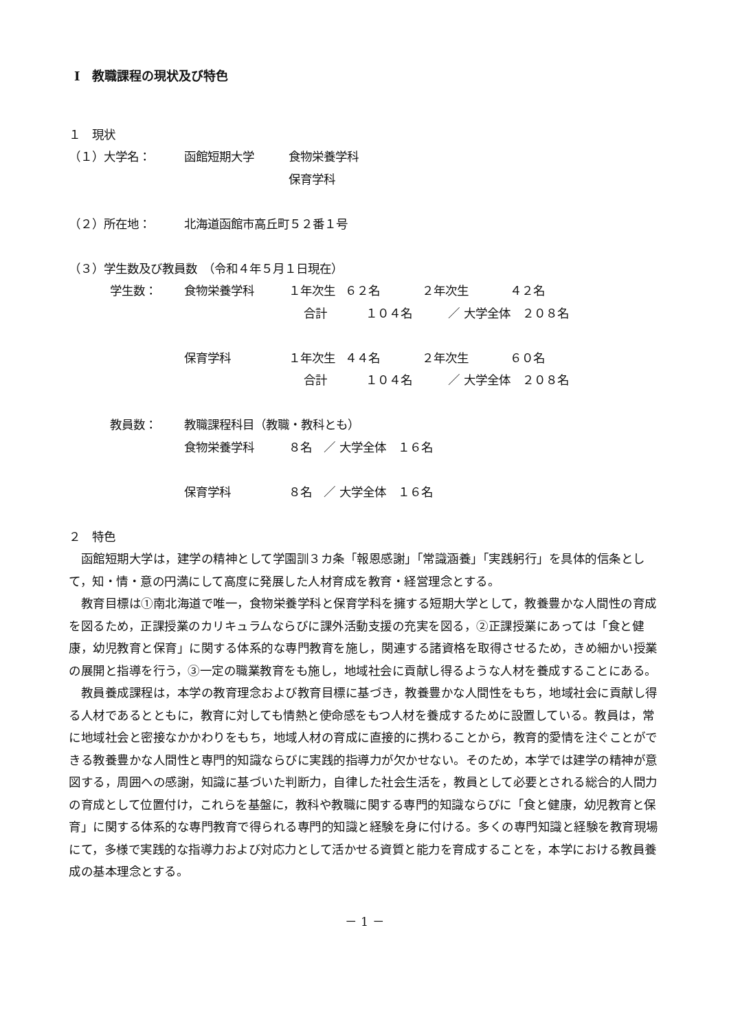Ⅰ　教職課程の現状及び特色
１　現状
（１）大学名： 函館短期大学 食物栄養学科
保育学科
（２）所在地： 北海道函館市高丘町５２番１号
（３）学生数及び教員数　（令和４年５月１日現在）
学生数： 食物栄養学科 １年次生 ６２名 ２年次生 ４２名
合計 １０４名 ／ 大学全体　２０８名
保育学科 １年次生 ４４名 ２年次生 ６０名
合計 １０４名 ／ 大学全体　２０８名
教員数： 教職課程科目（教職・教科とも）
食物栄養学科 ８名　／ 大学全体　１６名
保育学科 ８名　／ 大学全体　１６名
２　特色
函館短期大学は，建学の精神として学園訓３カ条「報恩感謝」「常識涵養」「実践躬行」を具体的信条として，知・情・意の円満にして高度に発展した人材育成を教育・経営理念とする。
教育目標は①南北海道で唯一，食物栄養学科と保育学科を擁する短期大学として，教養豊かな人間性の育成を図るため，正課授業のカリキュラムならびに課外活動支援の充実を図る，②正課授業にあっては「食と健康，幼児教育と保育」に関する体系的な専門教育を施し，関連する諸資格を取得させるため，きめ細かい授業の展開と指導を行う，③一定の職業教育をも施し，地域社会に貢献し得るような人材を養成することにある。
教員養成課程は，本学の教育理念および教育目標に基づき，教養豊かな人間性をもち，地域社会に貢献し得る人材であるとともに，教育に対しても情熱と使命感をもつ人材を養成するために設置している。教員は，常に地域社会と密接なかかわりをもち，地域人材の育成に直接的に携わることから，教育的愛情を注ぐことができる教養豊かな人間性と専門的知識ならびに実践的指導力が欠かせない。そのため，本学では建学の精神が意図する，周囲への感謝，知識に基づいた判断力，自律した社会生活を，教員として必要とされる総合的人間力の育成として位置付け，これらを基盤に，教科や教職に関する専門的知識ならびに「食と健康，幼児教育と保育」に関する体系的な専門教育で得られる専門的知識と経験を身に付ける。多くの専門知識と経験を教育現場にて，多様で実践的な指導力および対応力として活かせる資質と能力を育成することを，本学における教員養成の基本理念とする。
－ 1 －